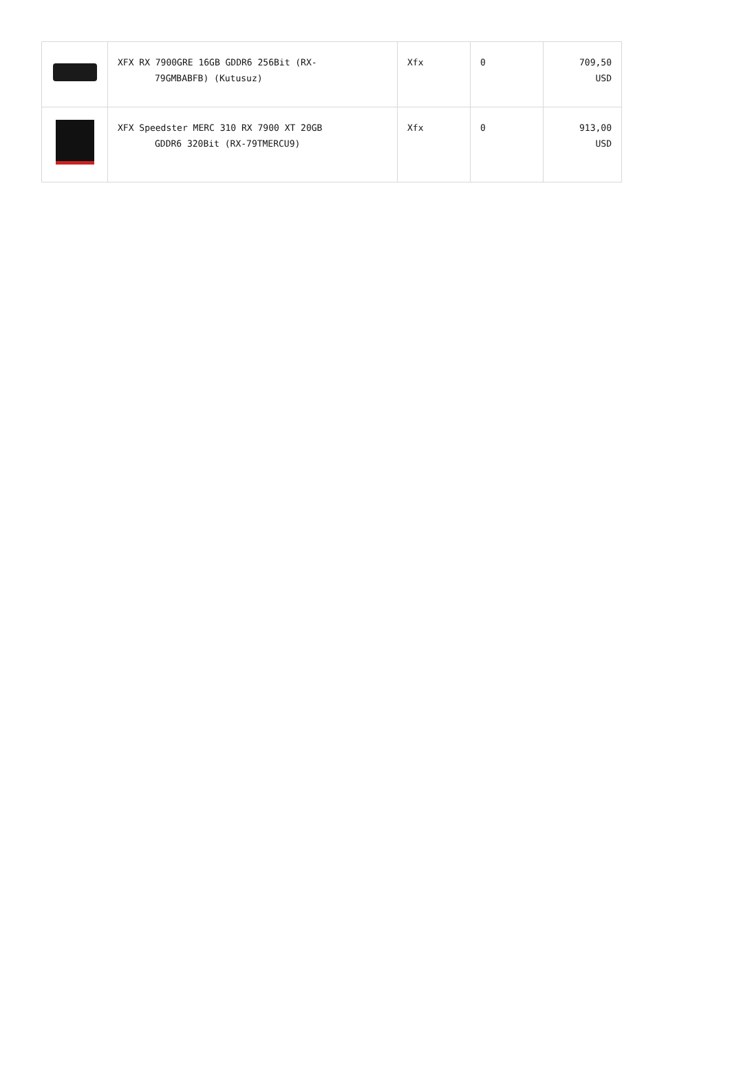| | XFX RX 7900GRE 16GB GDDR6 256Bit (RX- 79GMBABFB) (Kutusuz) | Xfx | 0 | 709,50 USD |
| | XFX Speedster MERC 310 RX 7900 XT 20GB GDDR6 320Bit (RX-79TMERCU9) | Xfx | 0 | 913,00 USD |